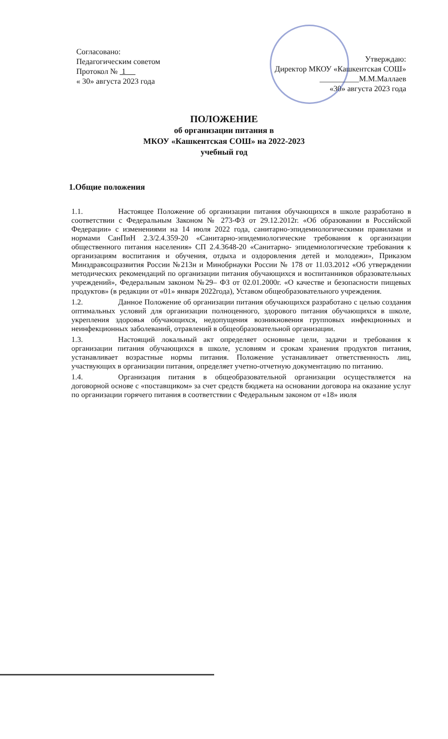Согласовано:
Педагогическим советом
Протокол № 1
« 30» августа 2023 года
Утверждаю:
Директор МКОУ «Кашкентская СОШ»
__________М.М.Маллаев
«30» августа 2023 года
ПОЛОЖЕНИЕ
об организации питания в
МКОУ «Кашкентская СОШ» на 2022-2023
учебный год
1.Общие положения
1.1. Настоящее Положение об организации питания обучающихся в школе разработано в соответствии с Федеральным Законом № 273-ФЗ от 29.12.2012г. «Об образовании в Российской Федерации» с изменениями на 14 июля 2022 года, санитарно-эпидемиологическими правилами и нормами СанПиН 2.3/2.4.359-20 «Санитарно-эпидемиологические требования к организации общественного питания населения» СП 2.4.3648-20 «Санитарно- эпидемиологические требования к организациям воспитания и обучения, отдыха и оздоровления детей и молодежи», Приказом Минздравсоцразвития России №213н и Минобрнауки России № 178 от 11.03.2012 «Об утверждении методических рекомендаций по организации питания обучающихся и воспитанников образовательных учреждений», Федеральным законом №29– ФЗ от 02.01.2000г. «О качестве и безопасности пищевых продуктов» (в редакции от «01» января 2022года), Уставом общеобразовательного учреждения.
1.2. Данное Положение об организации питания обучающихся разработано с целью создания оптимальных условий для организации полноценного, здорового питания обучающихся в школе, укрепления здоровья обучающихся, недопущения возникновения групповых инфекционных и неинфекционных заболеваний, отравлений в общеобразовательной организации.
1.3. Настоящий локальный акт определяет основные цели, задачи и требования к организации питания обучающихся в школе, условиям и срокам хранения продуктов питания, устанавливает возрастные нормы питания. Положение устанавливает ответственность лиц, участвующих в организации питания, определяет учетно-отчетную документацию по питанию.
1.4. Организация питания в общеобразовательной организации осуществляется на договорной основе с «поставщиком» за счет средств бюджета на основании договора на оказание услуг по организации горячего питания в соответствии с Федеральным законом от «18» июля